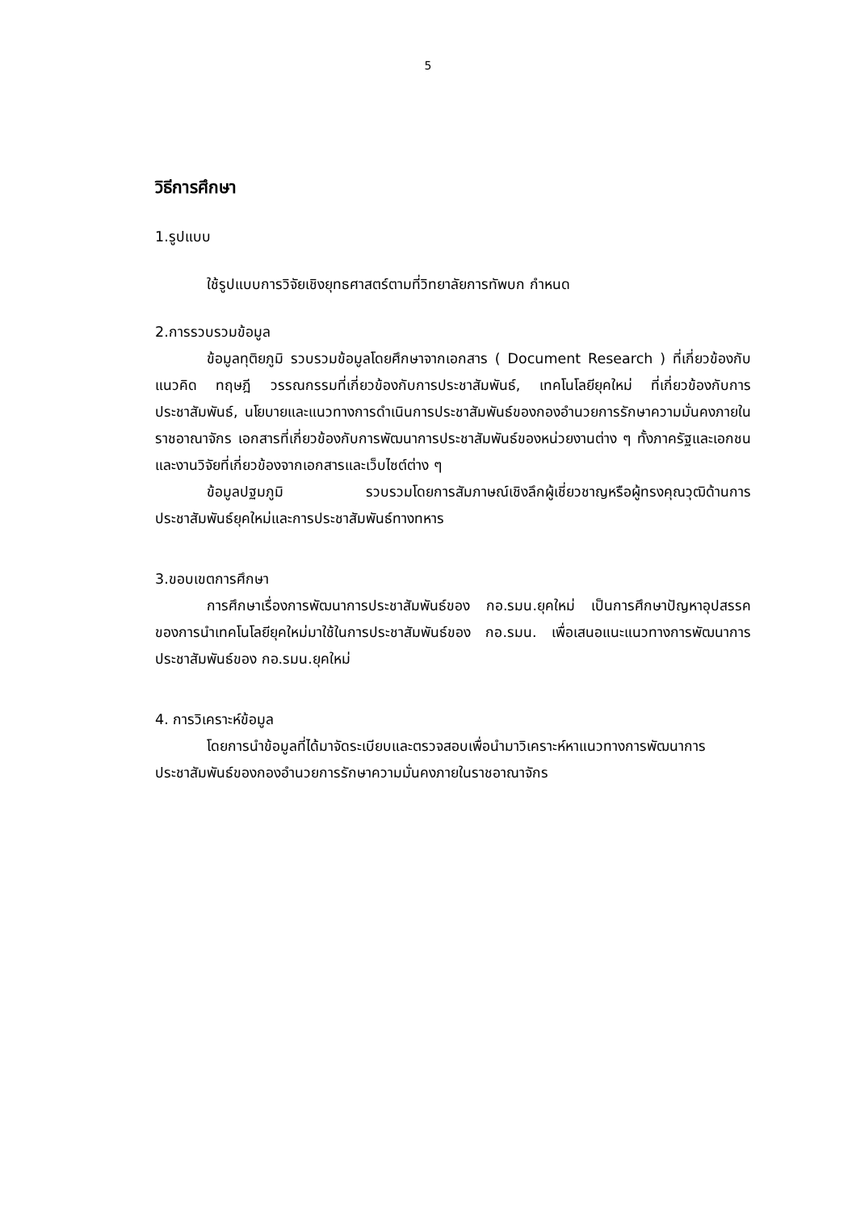5
วิธีการศึกษา
1.รูปแบบ
ใช้รูปแบบการวิจัยเชิงยุทธศาสตร์ตามที่วิทยาลัยการทัพบก กำหนด
2.การรวบรวมข้อมูล
ข้อมูลทุติยภูมิ รวบรวมข้อมูลโดยศึกษาจากเอกสาร ( Document Research ) ที่เกี่ยวข้องกับแนวคิด ทฤษฎี วรรณกรรมที่เกี่ยวข้องกับการประชาสัมพันธ์, เทคโนโลยียุคใหม่ ที่เกี่ยวข้องกับการประชาสัมพันธ์, นโยบายและแนวทางการดำเนินการประชาสัมพันธ์ของกองอำนวยการรักษาความมั่นคงภายในราชอาณาจักร เอกสารที่เกี่ยวข้องกับการพัฒนาการประชาสัมพันธ์ของหน่วยงานต่าง ๆ ทั้งภาครัฐและเอกชน และงานวิจัยที่เกี่ยวข้องจากเอกสารและเว็บไซต์ต่าง ๆ
ข้อมูลปฐมภูมิ รวบรวมโดยการสัมภาษณ์เชิงลึกผู้เชี่ยวชาญหรือผู้ทรงคุณวุฒิด้านการประชาสัมพันธ์ยุคใหม่และการประชาสัมพันธ์ทางทหาร
3.ขอบเขตการศึกษา
การศึกษาเรื่องการพัฒนาการประชาสัมพันธ์ของ กอ.รมน.ยุคใหม่ เป็นการศึกษาปัญหาอุปสรรคของการนำเทคโนโลยียุคใหม่มาใช้ในการประชาสัมพันธ์ของ กอ.รมน. เพื่อเสนอแนะแนวทางการพัฒนาการประชาสัมพันธ์ของ กอ.รมน.ยุคใหม่
4. การวิเคราะห์ข้อมูล
โดยการนำข้อมูลที่ได้มาจัดระเบียบและตรวจสอบเพื่อนำมาวิเคราะห์หาแนวทางการพัฒนาการประชาสัมพันธ์ของกองอำนวยการรักษาความมั่นคงภายในราชอาณาจักร